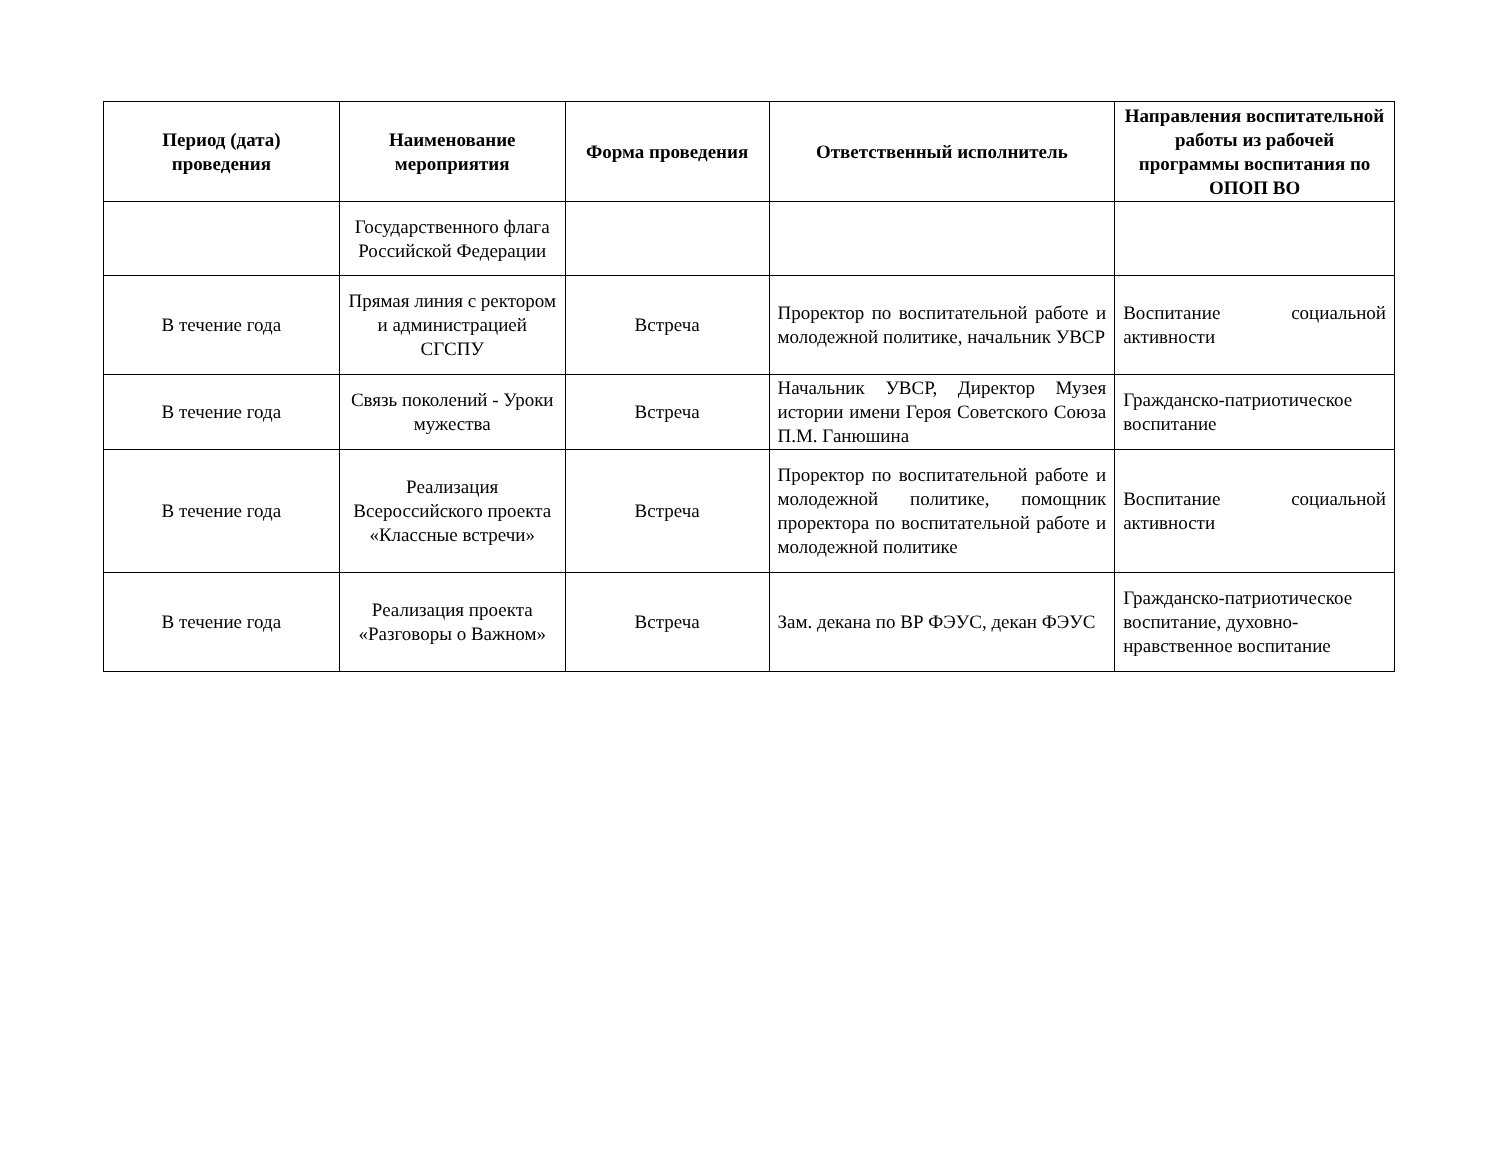| Период (дата) проведения | Наименование мероприятия | Форма проведения | Ответственный исполнитель | Направления воспитательной работы из рабочей программы воспитания по ОПОП ВО |
| --- | --- | --- | --- | --- |
| | Государственного флага Российской Федерации | | | |
| В течение года | Прямая линия с ректором и администрацией СГСПУ | Встреча | Проректор по воспитательной работе и молодежной политике, начальник УВСР | Воспитание социальной активности |
| В течение года | Связь поколений - Уроки мужества | Встреча | Начальник УВСР, Директор Музея истории имени Героя Советского Союза П.М. Ганюшина | Гражданско-патриотическое воспитание |
| В течение года | Реализация Всероссийского проекта «Классные встречи» | Встреча | Проректор по воспитательной работе и молодежной политике, помощник проректора по воспитательной работе и молодежной политике | Воспитание социальной активности |
| В течение года | Реализация проекта «Разговоры о Важном» | Встреча | Зам. декана по ВР ФЭУС, декан ФЭУС | Гражданско-патриотическое воспитание, духовно-нравственное воспитание |